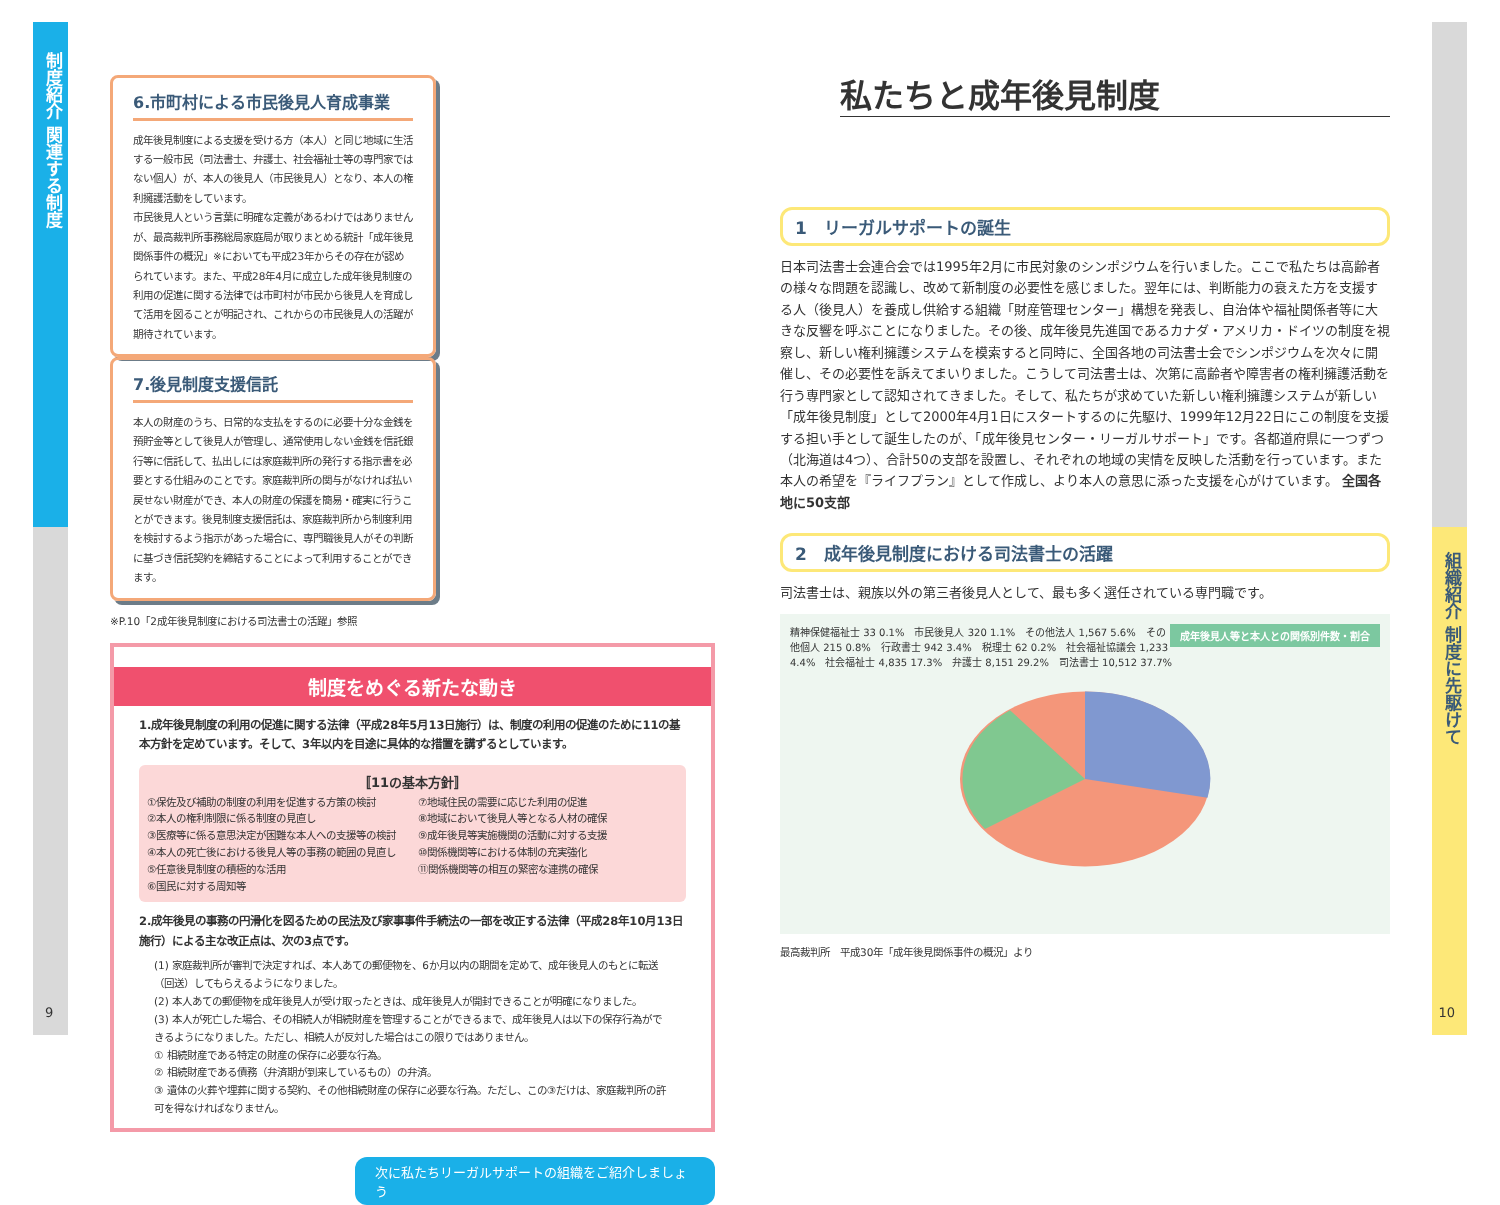制度紹介 関連する制度
9
組織紹介 制度に先駆けて
10
6.市町村による市民後見人育成事業
成年後見制度による支援を受ける方（本人）と同じ地域に生活する一般市民（司法書士、弁護士、社会福祉士等の専門家ではない個人）が、本人の後見人（市民後見人）となり、本人の権利擁護活動をしています。
市民後見人という言葉に明確な定義があるわけではありませんが、最高裁判所事務総局家庭局が取りまとめる統計「成年後見関係事件の概況」※においても平成23年からその存在が認められています。また、平成28年4月に成立した成年後見制度の利用の促進に関する法律では市町村が市民から後見人を育成して活用を図ることが明記され、これからの市民後見人の活躍が期待されています。
7.後見制度支援信託
本人の財産のうち、日常的な支払をするのに必要十分な金銭を預貯金等として後見人が管理し、通常使用しない金銭を信託銀行等に信託して、払出しには家庭裁判所の発行する指示書を必要とする仕組みのことです。家庭裁判所の関与がなければ払い戻せない財産ができ、本人の財産の保護を簡易・確実に行うことができます。後見制度支援信託は、家庭裁判所から制度利用を検討するよう指示があった場合に、専門職後見人がその判断に基づき信託契約を締結することによって利用することができます。
※P.10「2成年後見制度における司法書士の活躍」参照
制度をめぐる新たな動き
1.成年後見制度の利用の促進に関する法律（平成28年5月13日施行）は、制度の利用の促進のために11の基本方針を定めています。そして、3年以内を目途に具体的な措置を講ずるとしています。
〚11の基本方針〛
①保佐及び補助の制度の利用を促進する方策の検討
②本人の権利制限に係る制度の見直し
③医療等に係る意思決定が困難な本人への支援等の検討
④本人の死亡後における後見人等の事務の範囲の見直し
⑤任意後見制度の積極的な活用
⑥国民に対する周知等
⑦地域住民の需要に応じた利用の促進
⑧地域において後見人等となる人材の確保
⑨成年後見等実施機関の活動に対する支援
⑩関係機関等における体制の充実強化
⑪関係機関等の相互の緊密な連携の確保
2.成年後見の事務の円滑化を図るための民法及び家事事件手続法の一部を改正する法律（平成28年10月13日施行）による主な改正点は、次の3点です。
(1) 家庭裁判所が審判で決定すれば、本人あての郵便物を、6か月以内の期間を定めて、成年後見人のもとに転送（回送）してもらえるようになりました。
(2) 本人あての郵便物を成年後見人が受け取ったときは、成年後見人が開封できることが明確になりました。
(3) 本人が死亡した場合、その相続人が相続財産を管理することができるまで、成年後見人は以下の保存行為ができるようになりました。ただし、相続人が反対した場合はこの限りではありません。
① 相続財産である特定の財産の保存に必要な行為。
② 相続財産である債務（弁済期が到来しているもの）の弁済。
③ 遺体の火葬や埋葬に関する契約、その他相続財産の保存に必要な行為。ただし、この③だけは、家庭裁判所の許可を得なければなりません。
次に私たちリーガルサポートの組織をご紹介しましょう
私たちと成年後見制度
1　リーガルサポートの誕生
日本司法書士会連合会では1995年2月に市民対象のシンポジウムを行いました。ここで私たちは高齢者の様々な問題を認識し、改めて新制度の必要性を感じました。翌年には、判断能力の衰えた方を支援する人（後見人）を養成し供給する組織「財産管理センター」構想を発表し、自治体や福祉関係者等に大きな反響を呼ぶことになりました。その後、成年後見先進国であるカナダ・アメリカ・ドイツの制度を視察し、新しい権利擁護システムを模索すると同時に、全国各地の司法書士会でシンポジウムを次々に開催し、その必要性を訴えてまいりました。こうして司法書士は、次第に高齢者や障害者の権利擁護活動を行う専門家として認知されてきました。そして、私たちが求めていた新しい権利擁護システムが新しい「成年後見制度」として2000年4月1日にスタートするのに先駆け、1999年12月22日にこの制度を支援する担い手として誕生したのが、「成年後見センター・リーガルサポート」です。各都道府県に一つずつ（北海道は4つ）、合計50の支部を設置し、それぞれの地域の実情を反映した活動を行っています。また本人の希望を『ライフプラン』として作成し、より本人の意思に添った支援を心がけています。 全国各地に50支部
2　成年後見制度における司法書士の活躍
司法書士は、親族以外の第三者後見人として、最も多く選任されている専門職です。
成年後見人等と本人との関係別件数・割合
精神保健福祉士 33 0.1%　市民後見人 320 1.1%　その他法人 1,567 5.6%　その他個人 215 0.8%　行政書士 942 3.4%　税理士 62 0.2%　社会福祉協議会 1,233 4.4%　社会福祉士 4,835 17.3%　弁護士 8,151 29.2%　司法書士 10,512 37.7%
最高裁判所　平成30年「成年後見関係事件の概況」より